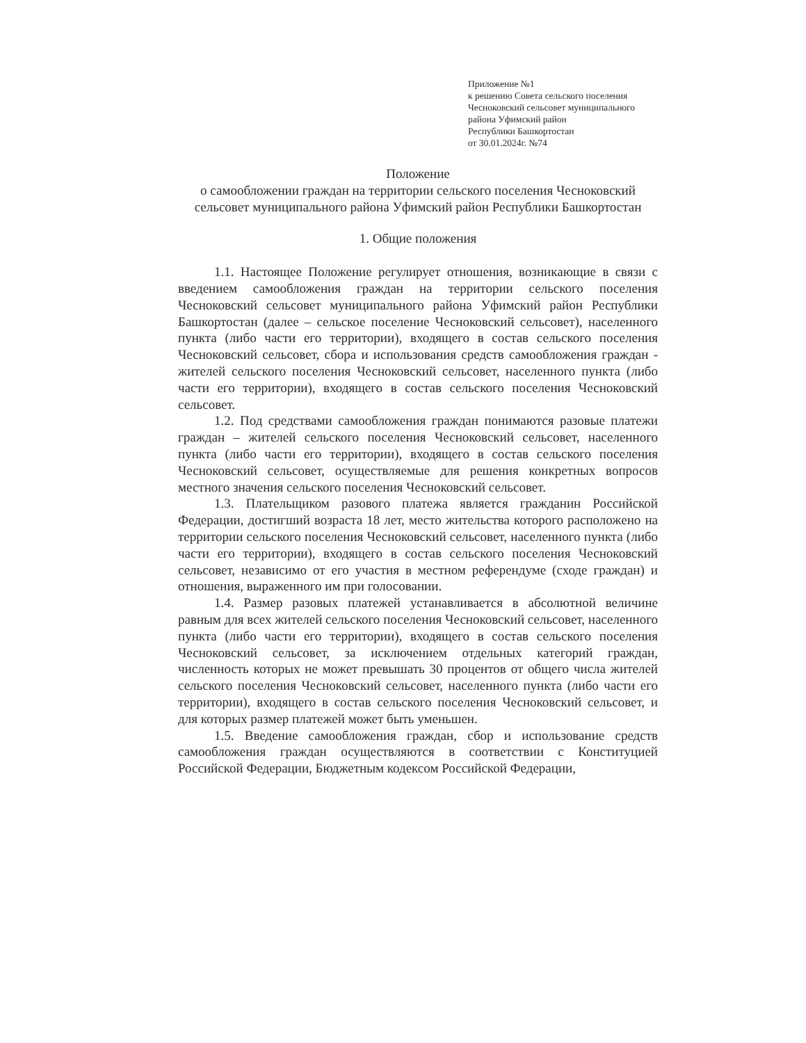Приложение №1
к решению Совета сельского поселения
Чесноковский сельсовет муниципального
района Уфимский район
Республики Башкортостан
от 30.01.2024г. №74
Положение
о самообложении граждан на территории сельского поселения Чесноковский сельсовет муниципального района Уфимский район Республики Башкортостан
1. Общие положения
1.1. Настоящее Положение регулирует отношения, возникающие в связи с введением самообложения граждан на территории сельского поселения Чесноковский сельсовет муниципального района Уфимский район Республики Башкортостан (далее – сельское поселение Чесноковский сельсовет), населенного пункта (либо части его территории), входящего в состав сельского поселения Чесноковский сельсовет, сбора и использования средств самообложения граждан - жителей сельского поселения Чесноковский сельсовет, населенного пункта (либо части его территории), входящего в состав сельского поселения Чесноковский сельсовет.
1.2. Под средствами самообложения граждан понимаются разовые платежи граждан – жителей сельского поселения Чесноковский сельсовет, населенного пункта (либо части его территории), входящего в состав сельского поселения Чесноковский сельсовет, осуществляемые для решения конкретных вопросов местного значения сельского поселения Чесноковский сельсовет.
1.3. Плательщиком разового платежа является гражданин Российской Федерации, достигший возраста 18 лет, место жительства которого расположено на территории сельского поселения Чесноковский сельсовет, населенного пункта (либо части его территории), входящего в состав сельского поселения Чесноковский сельсовет, независимо от его участия в местном референдуме (сходе граждан) и отношения, выраженного им при голосовании.
1.4. Размер разовых платежей устанавливается в абсолютной величине равным для всех жителей сельского поселения Чесноковский сельсовет, населенного пункта (либо части его территории), входящего в состав сельского поселения Чесноковский сельсовет, за исключением отдельных категорий граждан, численность которых не может превышать 30 процентов от общего числа жителей сельского поселения Чесноковский сельсовет, населенного пункта (либо части его территории), входящего в состав сельского поселения Чесноковский сельсовет, и для которых размер платежей может быть уменьшен.
1.5. Введение самообложения граждан, сбор и использование средств самообложения граждан осуществляются в соответствии с Конституцией Российской Федерации, Бюджетным кодексом Российской Федерации,